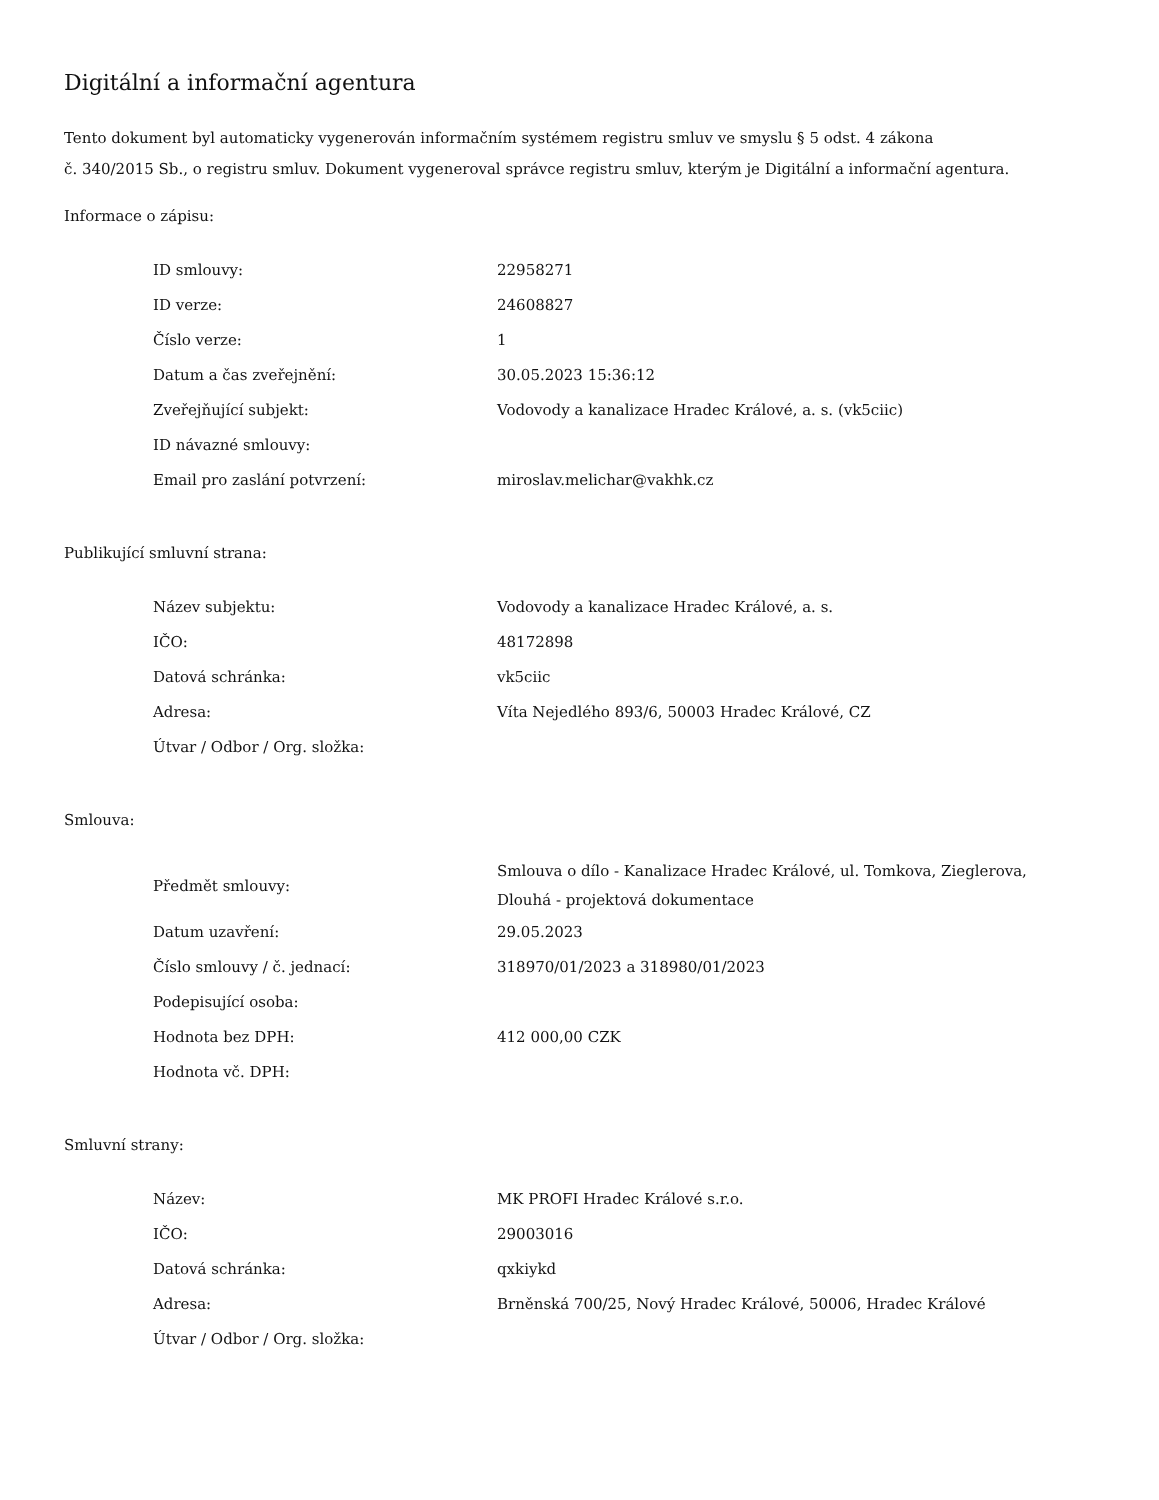Digitální a informační agentura
Tento dokument byl automaticky vygenerován informačním systémem registru smluv ve smyslu § 5 odst. 4 zákona
č. 340/2015 Sb., o registru smluv. Dokument vygeneroval správce registru smluv, kterým je Digitální a informační agentura.
Informace o zápisu:
| ID smlouvy: | 22958271 |
| ID verze: | 24608827 |
| Číslo verze: | 1 |
| Datum a čas zveřejnění: | 30.05.2023 15:36:12 |
| Zveřejňující subjekt: | Vodovody a kanalizace Hradec Králové, a. s. (vk5ciic) |
| ID návazné smlouvy: | |
| Email pro zaslání potvrzení: | miroslav.melichar@vakhk.cz |
Publikující smluvní strana:
| Název subjektu: | Vodovody a kanalizace Hradec Králové, a. s. |
| IČO: | 48172898 |
| Datová schránka: | vk5ciic |
| Adresa: | Víta Nejedlého 893/6, 50003 Hradec Králové, CZ |
| Útvar / Odbor / Org. složka: | |
Smlouva:
| Předmět smlouvy: | Smlouva o dílo - Kanalizace Hradec Králové, ul. Tomkova, Zieglerova, Dlouhá - projektová dokumentace |
| Datum uzavření: | 29.05.2023 |
| Číslo smlouvy / č. jednací: | 318970/01/2023 a 318980/01/2023 |
| Podepisující osoba: | |
| Hodnota bez DPH: | 412 000,00 CZK |
| Hodnota vč. DPH: | |
Smluvní strany:
| Název: | MK PROFI Hradec Králové s.r.o. |
| IČO: | 29003016 |
| Datová schránka: | qxkiykd |
| Adresa: | Brněnská 700/25, Nový Hradec Králové, 50006, Hradec Králové |
| Útvar / Odbor / Org. složka: | |